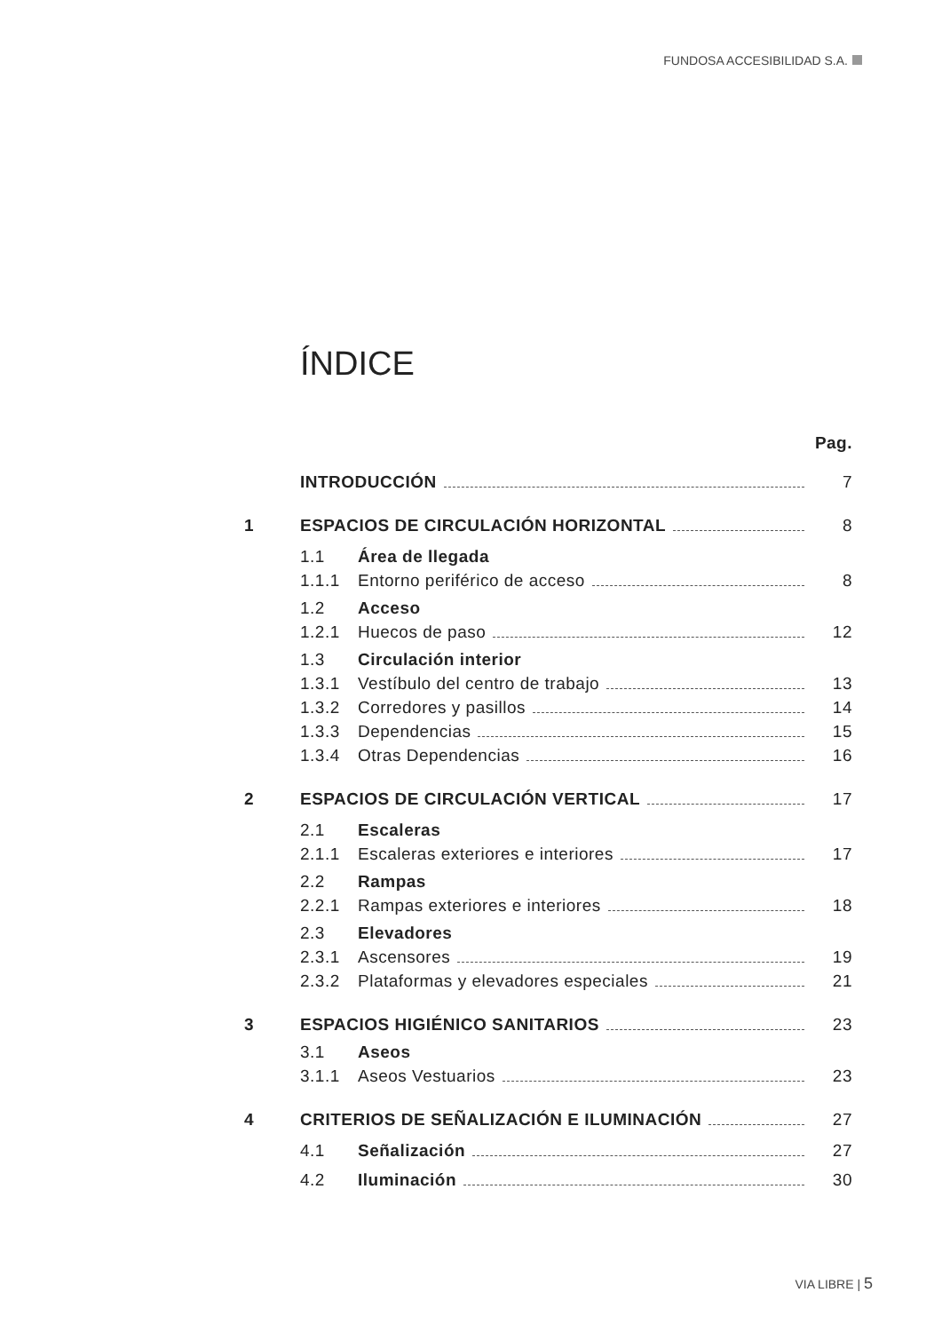FUNDOSA ACCESIBILIDAD S.A.
ÍNDICE
Pag.
INTRODUCCIÓN 7
1 ESPACIOS DE CIRCULACIÓN HORIZONTAL 8
1.1 Área de llegada
1.1.1 Entorno periférico de acceso 8
1.2 Acceso
1.2.1 Huecos de paso 12
1.3 Circulación interior
1.3.1 Vestíbulo del centro de trabajo 13
1.3.2 Corredores y pasillos 14
1.3.3 Dependencias 15
1.3.4 Otras Dependencias 16
2 ESPACIOS DE CIRCULACIÓN VERTICAL 17
2.1 Escaleras
2.1.1 Escaleras exteriores e interiores 17
2.2 Rampas
2.2.1 Rampas exteriores e interiores 18
2.3 Elevadores
2.3.1 Ascensores 19
2.3.2 Plataformas y elevadores especiales 21
3 ESPACIOS HIGIÉNICO SANITARIOS 23
3.1 Aseos
3.1.1 Aseos Vestuarios 23
4 CRITERIOS DE SEÑALIZACIÓN E ILUMINACIÓN 27
4.1 Señalización 27
4.2 Iluminación 30
VIA LIBRE | 5